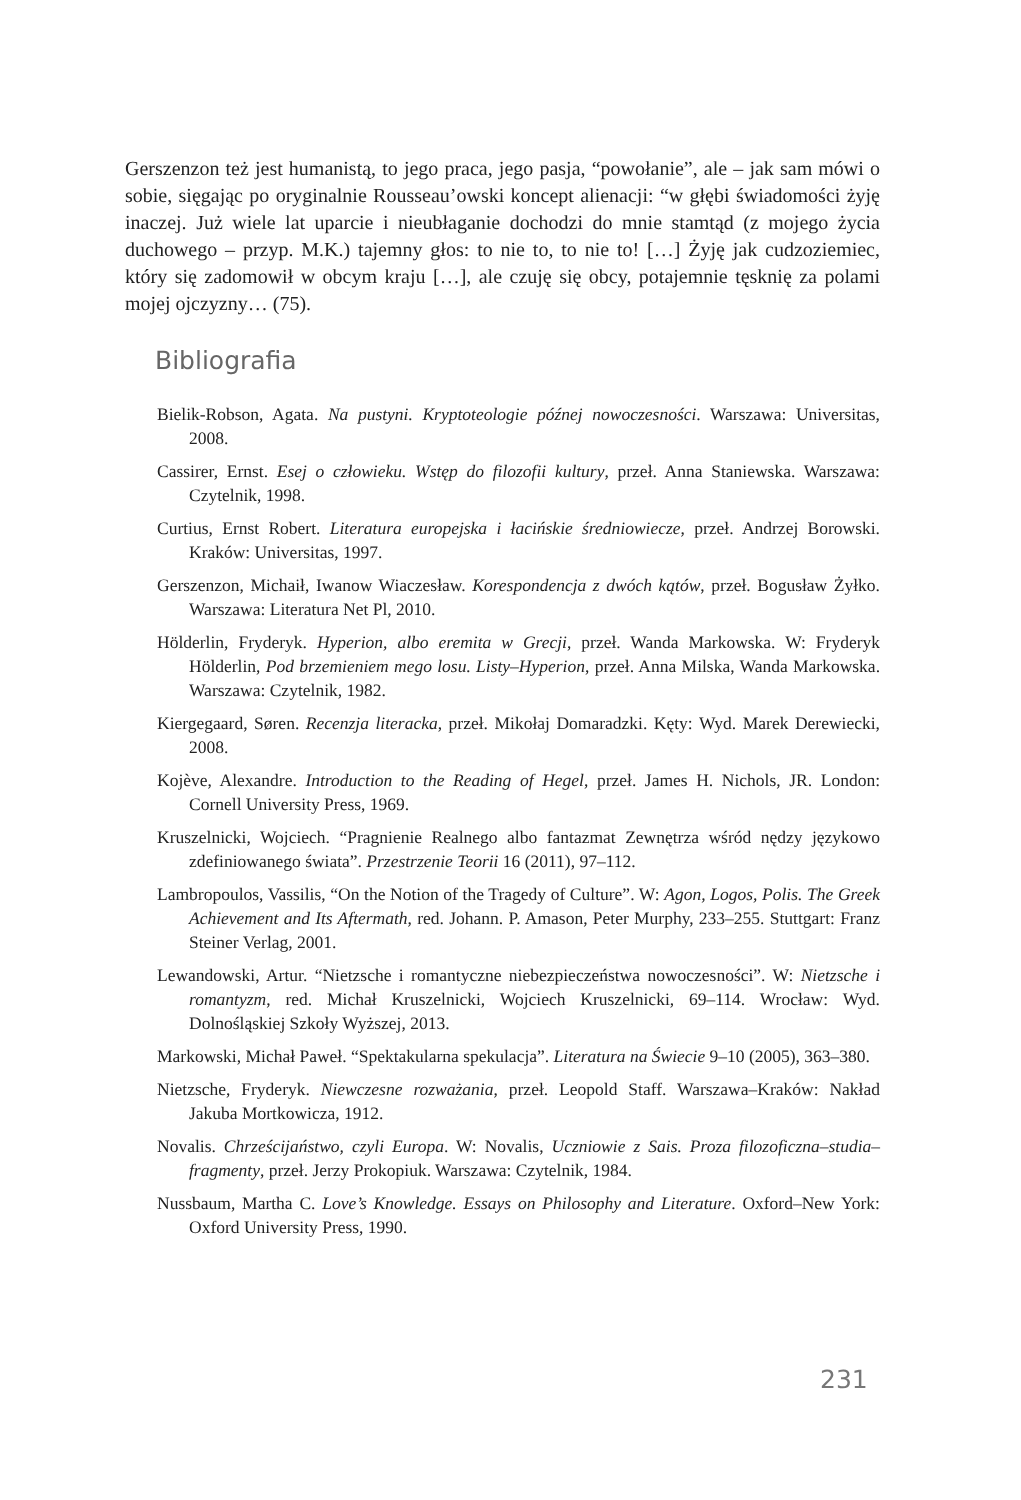Gerszenzon też jest humanistą, to jego praca, jego pasja, “powołanie”, ale – jak sam mówi o sobie, sięgając po oryginalnie Rousseau’owski koncept alienacji: “w głębi świadomości żyję inaczej. Już wiele lat uparcie i nieubłaganie dochodzi do mnie stamtąd (z mojego życia duchowego – przyp. M.K.) tajemny głos: to nie to, to nie to! […] Żyję jak cudzoziemiec, który się zadomowił w obcym kraju […], ale czuję się obcy, potajemnie tęsknię za polami mojej ojczyzny… (75).
Bibliografia
Bielik-Robson, Agata. Na pustyni. Kryptoteologie późnej nowoczesności. Warszawa: Universitas, 2008.
Cassirer, Ernst. Esej o człowieku. Wstęp do filozofii kultury, przeł. Anna Staniewska. Warszawa: Czytelnik, 1998.
Curtius, Ernst Robert. Literatura europejska i łacińskie średniowiecze, przeł. Andrzej Borowski. Kraków: Universitas, 1997.
Gerszenzon, Michaił, Iwanow Wiaczesław. Korespondencja z dwóch kątów, przeł. Bogusław Żyłko. Warszawa: Literatura Net Pl, 2010.
Hölderlin, Fryderyk. Hyperion, albo eremita w Grecji, przeł. Wanda Markowska. W: Fryderyk Hölderlin, Pod brzemieniem mego losu. Listy–Hyperion, przeł. Anna Milska, Wanda Markowska. Warszawa: Czytelnik, 1982.
Kiergegaard, Søren. Recenzja literacka, przeł. Mikołaj Domaradzki. Kęty: Wyd. Marek Derewiecki, 2008.
Kojève, Alexandre. Introduction to the Reading of Hegel, przeł. James H. Nichols, JR. London: Cornell University Press, 1969.
Kruszelnicki, Wojciech. “Pragnienie Realnego albo fantazmat Zewnętrza wśród nędzy językowo zdefiniowanego świata”. Przestrzenie Teorii 16 (2011), 97–112.
Lambropoulos, Vassilis, “On the Notion of the Tragedy of Culture”. W: Agon, Logos, Polis. The Greek Achievement and Its Aftermath, red. Johann. P. Amason, Peter Murphy, 233–255. Stuttgart: Franz Steiner Verlag, 2001.
Lewandowski, Artur. “Nietzsche i romantyczne niebezpieczeństwa nowoczesności”. W: Nietzsche i romantyzm, red. Michał Kruszelnicki, Wojciech Kruszelnicki, 69–114. Wrocław: Wyd. Dolnośląskiej Szkoły Wyższej, 2013.
Markowski, Michał Paweł. “Spektakularna spekulacja”. Literatura na Świecie 9–10 (2005), 363–380.
Nietzsche, Fryderyk. Niewczesne rozważania, przeł. Leopold Staff. Warszawa–Kraków: Nakład Jakuba Mortkowicza, 1912.
Novalis. Chrześcijaństwo, czyli Europa. W: Novalis, Uczniowie z Sais. Proza filozoficzna–studia–fragmenty, przeł. Jerzy Prokopiuk. Warszawa: Czytelnik, 1984.
Nussbaum, Martha C. Love’s Knowledge. Essays on Philosophy and Literature. Oxford–New York: Oxford University Press, 1990.
231